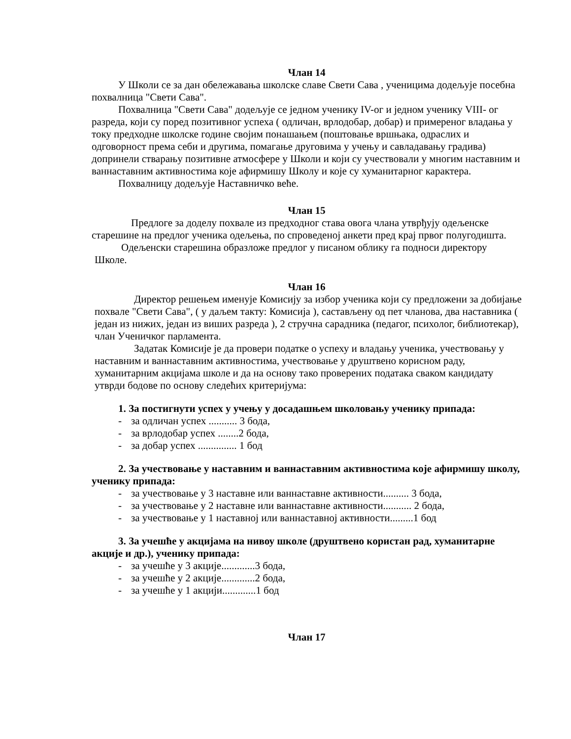Члан 14
У Школи се за дан обележавања школске славе Свети Сава , ученицима додељује посебна похвалница "Свети Сава".
Похвалница "Свети Сава" додељује се једном ученику IV-ог и једном ученику VIII- ог разреда, који су поред позитивног успеха ( одличан, врлодобар, добар) и примереног владања у току предходне школске године својим понашањем (поштовање вршњака, одраслих и одговорност према себи и другима, помагање друговима у учењу и савладавању градива) допринели стварању позитивне атмосфере у Школи и који су учествовали у многим наставним и ваннаставним активностима које афирмишу Школу и које су хуманитарног карактера.
Похвалницу додељује Наставничко веће.
Члан 15
Предлоге за доделу похвале из предходног става овога члана утврђују одељенске старешине на предлог ученика одељења, по спроведеној анкети пред крај првог полугодишта.
Одељенски старешина образложе предлог у писаном облику га подноси директору Школе.
Члан 16
Директор решењем именује Комисију за избор ученика који су предложени за добијање похвале "Свети Сава", ( у даљем такту: Комисија ), састављену од пет чланова, два наставника ( један из нижих, један из виших разреда ), 2 стручна сарадника (педагог, психолог, библиотекар), члан Ученичког парламента.
Задатак Комисије је да провери податке о успеху и владању ученика, учествовању у наставним и ваннаставним активностима, учествовање у друштвено корисном раду, хуманитарним акцијама школе и да на основу тако проверених података сваком кандидату утврди бодове по основу следећих критеријума:
1. За постигнути успех у учењу у досадашњем школовању ученику припада:
- за одличан успех ........... 3 бода,
- за врлодобар успех ........2 бода,
- за добар успех ............... 1 бод
2. За учествовање у наставним и ваннаставним активностима које афирмишу школу, ученику припада:
- за учествовање у 3 наставне или ваннаставне активности.......... 3 бода,
- за учествовање у 2 наставне или ваннаставне активности........... 2 бода,
- за учествовање у 1 наставној или ваннаставној активности.........1 бод
3. За учешће у акцијама на нивоу школе (друштвено користан рад, хуманитарне акције и др.), ученику припада:
- за учешће у 3 акције.............3 бода,
- за учешће у 2 акције.............2 бода,
- за учешће у 1 акцији.............1 бод
Члан 17